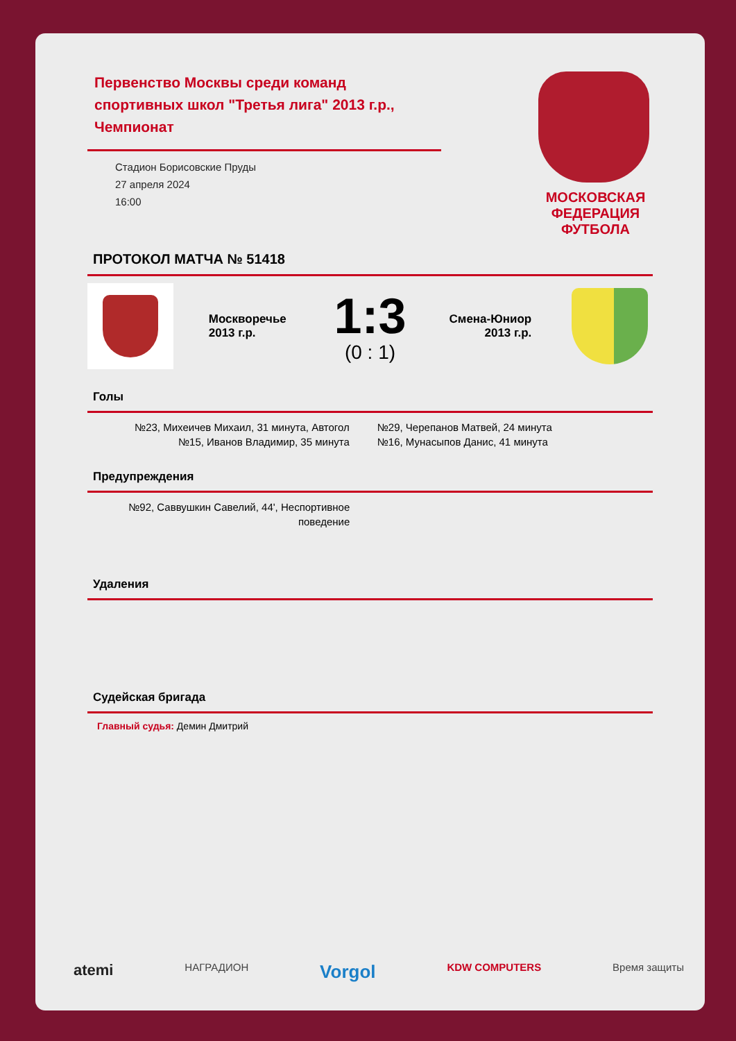Первенство Москвы среди команд спортивных школ "Третья лига" 2013 г.р., Чемпионат
Стадион Борисовские Пруды
27 апреля 2024
16:00
МОСКОВСКАЯ
ФЕДЕРАЦИЯ
ФУТБОЛА
ПРОТОКОЛ МАТЧА № 51418
Москворечье 2013 г.р.
1:3
(0 : 1)
Смена-Юниор 2013 г.р.
Голы
№23, Михеичев Михаил, 31 минута, Автогол
№15, Иванов Владимир, 35 минута
№29, Черепанов Матвей, 24 минута
№16, Мунасыпов Данис, 41 минута
Предупреждения
№92, Саввушкин Савелий, 44', Неспортивное поведение
Удаления
Судейская бригада
Главный судья: Демин Дмитрий
atemi НАГРАДИОН Vorgol KDW COMPUTERS Время защиты